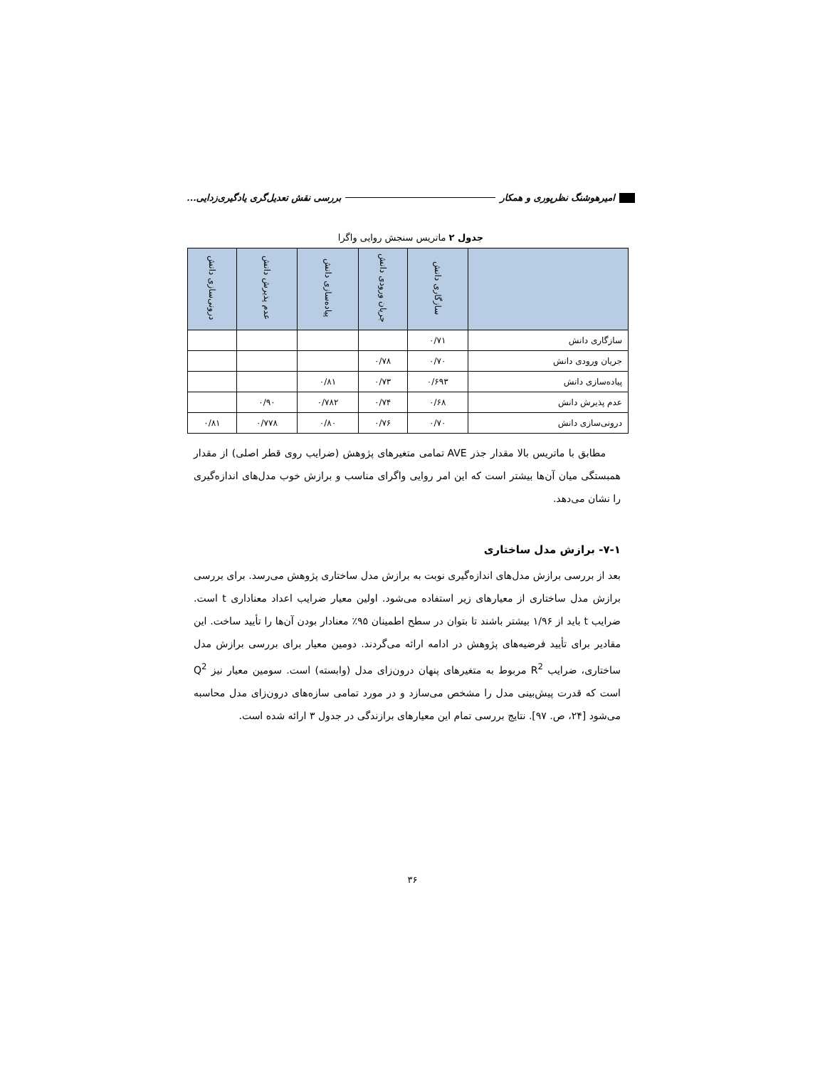امیرهوشنگ نظرپوری و همکار بررسی نقش تعدیل‌گری یادگیری‌زدایی...
جدول ۲ ماتریس سنجش روایی واگرا
| | سازگاری دانش | جریان ورودی دانش | پیاده‌سازی دانش | عدم پذیرش دانش | درونی‌سازی دانش |
| --- | --- | --- | --- | --- | --- |
| سازگاری دانش | ۰/۷۱ | | | | |
| جریان ورودی دانش | ۰/۷۰ | ۰/۷۸ | | | |
| پیاده‌سازی دانش | ۰/۶۹۳ | ۰/۷۳ | ۰/۸۱ | | |
| عدم پذیرش دانش | ۰/۶۸ | ۰/۷۴ | ۰/۷۸۲ | ۰/۹۰ | |
| درونی‌سازی دانش | ۰/۷۰ | ۰/۷۶ | ۰/۸۰ | ۰/۷۷۸ | ۰/۸۱ |
مطابق با ماتریس بالا مقدار جذر AVE تمامی متغیرهای پژوهش (ضرایب روی قطر اصلی) از مقدار همبستگی میان آن‌ها بیشتر است که این امر روایی واگرای مناسب و برازش خوب مدل‌های اندازه‌گیری را نشان می‌دهد.
۷-۱- برازش مدل ساختاری
بعد از بررسی برازش مدل‌های اندازه‌گیری نوبت به برازش مدل ساختاری پژوهش می‌رسد. برای بررسی برازش مدل ساختاری از معیارهای زیر استفاده می‌شود. اولین معیار ضرایب اعداد معناداری t است. ضرایب t باید از ۱/۹۶ بیشتر باشند تا بتوان در سطح اطمینان ۹۵٪ معنادار بودن آن‌ها را تأیید ساخت. این مقادیر برای تأیید فرضیه‌های پژوهش در ادامه ارائه می‌گردند. دومین معیار برای بررسی برازش مدل ساختاری، ضرایب R<sup>2</sup> مربوط به متغیرهای پنهان درون‌زای مدل (وابسته) است. سومین معیار نیز Q<sup>2</sup> است که قدرت پیش‌بینی مدل را مشخص می‌سازد و در مورد تمامی سازه‌های درون‌زای مدل محاسبه می‌شود [۲۴، ص. ۹۷]. نتایج بررسی تمام این معیارهای برازندگی در جدول ۳ ارائه شده است.
۳۶